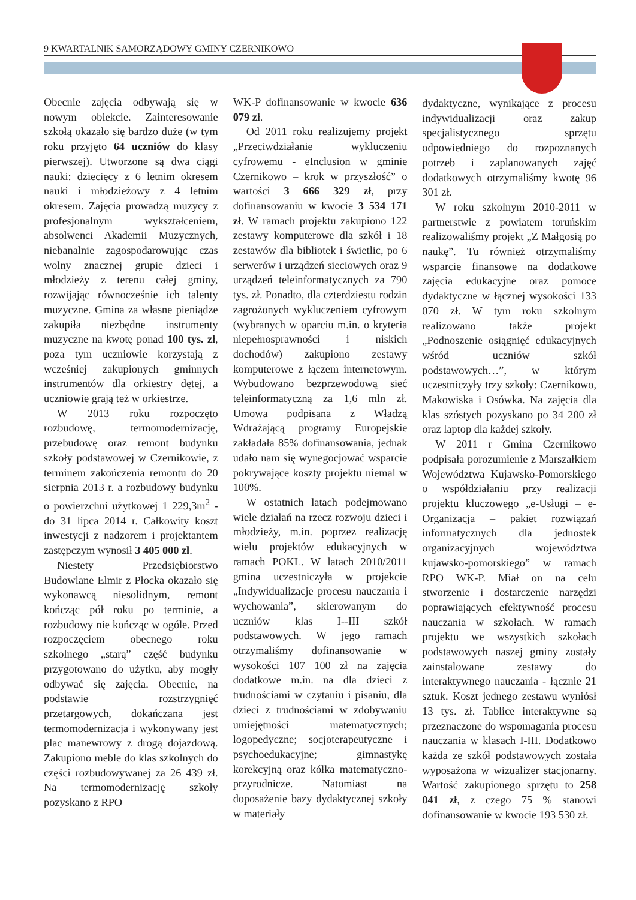9 KWARTALNIK SAMORZĄDOWY GMINY CZERNIKOWO
Obecnie zajęcia odbywają się w nowym obiekcie. Zainteresowanie szkołą okazało się bardzo duże (w tym roku przyjęto 64 uczniów do klasy pierwszej). Utworzone są dwa ciągi nauki: dziecięcy z 6 letnim okresem nauki i młodzieżowy z 4 letnim okresem. Zajęcia prowadzą muzycy z profesjonalnym wykształceniem, absolwenci Akademii Muzycznych, niebanalnie zagospodarowując czas wolny znacznej grupie dzieci i młodzieży z terenu całej gminy, rozwijając równocześnie ich talenty muzyczne. Gmina za własne pieniądze zakupiła niezbędne instrumenty muzyczne na kwotę ponad 100 tys. zł, poza tym uczniowie korzystają z wcześniej zakupionych gminnych instrumentów dla orkiestry dętej, a uczniowie grają też w orkiestrze.
W 2013 roku rozpoczęto rozbudowę, termomodernizację, przebudowę oraz remont budynku szkoły podstawowej w Czernikowie, z terminem zakończenia remontu do 20 sierpnia 2013 r. a rozbudowy budynku o powierzchni użytkowej 1 229,3m<sup>2</sup> - do 31 lipca 2014 r. Całkowity koszt inwestycji z nadzorem i projektantem zastępczym wynosił 3 405 000 zł.
Niestety Przedsiębiorstwo Budowlane Elmir z Płocka okazało się wykonawcą niesolidnym, remont kończąc pół roku po terminie, a rozbudowy nie kończąc w ogóle. Przed rozpoczęciem obecnego roku szkolnego „starą” część budynku przygotowano do użytku, aby mogły odbywać się zajęcia. Obecnie, na podstawie rozstrzygnięć przetargowych, dokańczana jest termomodernizacja i wykonywany jest plac manewrowy z drogą dojazdową. Zakupiono meble do klas szkolnych do części rozbudowywanej za 26 439 zł. Na termomodernizację szkoły pozyskano z RPO
WK-P dofinansowanie w kwocie 636 079 zł.
Od 2011 roku realizujemy projekt „Przeciwdziałanie wykluczeniu cyfrowemu - eInclusion w gminie Czernikowo – krok w przyszłość” o wartości 3 666 329 zł, przy dofinansowaniu w kwocie 3 534 171 zł. W ramach projektu zakupiono 122 zestawy komputerowe dla szkół i 18 zestawów dla bibliotek i świetlic, po 6 serwerów i urządzeń sieciowych oraz 9 urządzeń teleinformatycznych za 790 tys. zł. Ponadto, dla czterdziestu rodzin zagrożonych wykluczeniem cyfrowym (wybranych w oparciu m.in. o kryteria niepełnosprawności i niskich dochodów) zakupiono zestawy komputerowe z łączem internetowym. Wybudowano bezprzewodową sieć teleinformatyczną za 1,6 mln zł. Umowa podpisana z Władzą Wdrażającą programy Europejskie zakładała 85% dofinansowania, jednak udało nam się wynegocjować wsparcie pokrywające koszty projektu niemal w 100%.
W ostatnich latach podejmowano wiele działań na rzecz rozwoju dzieci i młodzieży, m.in. poprzez realizację wielu projektów edukacyjnych w ramach POKL. W latach 2010/2011 gmina uczestniczyła w projekcie „Indywidualizacje procesu nauczania i wychowania”, skierowanym do uczniów klas I--III szkół podstawowych. W jego ramach otrzymaliśmy dofinansowanie w wysokości 107 100 zł na zajęcia dodatkowe m.in. na dla dzieci z trudnościami w czytaniu i pisaniu, dla dzieci z trudnościami w zdobywaniu umiejętności matematycznych; logopedyczne; socjoterapeutyczne i psychoedukacyjne; gimnastykę korekcyjną oraz kółka matematyczno-przyrodnicze. Natomiast na doposażenie bazy dydaktycznej szkoły w materiały
dydaktyczne, wynikające z procesu indywidualizacji oraz zakup specjalistycznego sprzętu odpowiedniego do rozpoznanych potrzeb i zaplanowanych zajęć dodatkowych otrzymaliśmy kwotę 96 301 zł.
W roku szkolnym 2010-2011 w partnerstwie z powiatem toruńskim realizowaliśmy projekt „Z Małgosią po naukę”. Tu również otrzymaliśmy wsparcie finansowe na dodatkowe zajęcia edukacyjne oraz pomoce dydaktyczne w łącznej wysokości 133 070 zł. W tym roku szkolnym realizowano także projekt „Podnoszenie osiągnięć edukacyjnych wśród uczniów szkół podstawowych…”, w którym uczestniczyły trzy szkoły: Czernikowo, Makowiska i Osówka. Na zajęcia dla klas szóstych pozyskano po 34 200 zł oraz laptop dla każdej szkoły.
W 2011 r Gmina Czernikowo podpisała porozumienie z Marszałkiem Województwa Kujawsko-Pomorskiego o współdziałaniu przy realizacji projektu kluczowego „e-Usługi – e-Organizacja – pakiet rozwiązań informatycznych dla jednostek organizacyjnych województwa kujawsko-pomorskiego” w ramach RPO WK-P. Miał on na celu stworzenie i dostarczenie narzędzi poprawiających efektywność procesu nauczania w szkołach. W ramach projektu we wszystkich szkołach podstawowych naszej gminy zostały zainstalowane zestawy do interaktywnego nauczania - łącznie 21 sztuk. Koszt jednego zestawu wyniósł 13 tys. zł. Tablice interaktywne są przeznaczone do wspomagania procesu nauczania w klasach I-III. Dodatkowo każda ze szkół podstawowych została wyposażona w wizualizer stacjonarny. Wartość zakupionego sprzętu to 258 041 zł, z czego 75 % stanowi dofinansowanie w kwocie 193 530 zł.